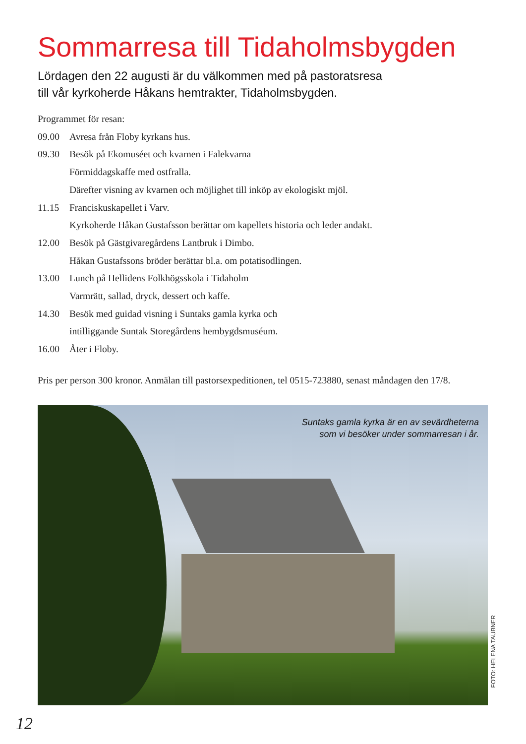Sommarresa till Tidaholmsbygden
Lördagen den 22 augusti är du välkommen med på pastoratsresa
till vår kyrkoherde Håkans hemtrakter, Tidaholmsbygden.
Programmet för resan:
09.00 Avresa från Floby kyrkans hus.
09.30 Besök på Ekomuséet och kvarnen i Falekvarna
Förmiddagskaffe med ostfralla.
Därefter visning av kvarnen och möjlighet till inköp av ekologiskt mjöl.
11.15 Franciskuskapellet i Varv.
Kyrkoherde Håkan Gustafsson berättar om kapellets historia och leder andakt.
12.00 Besök på Gästgivaregårdens Lantbruk i Dimbo.
Håkan Gustafssons bröder berättar bl.a. om potatisodlingen.
13.00 Lunch på Hellidens Folkhögsskola i Tidaholm
Varmrätt, sallad, dryck, dessert och kaffe.
14.30 Besök med guidad visning i Suntaks gamla kyrka och
intilliggande Suntak Storegårdens hembygdsmuséum.
16.00 Åter i Floby.
Pris per person 300 kronor. Anmälan till pastorsexpeditionen, tel 0515-723880, senast måndagen den 17/8.
Suntaks gamla kyrka är en av sevärdheterna
som vi besöker under sommarresan i år.
FOTO: HELENA TAUBNER
12